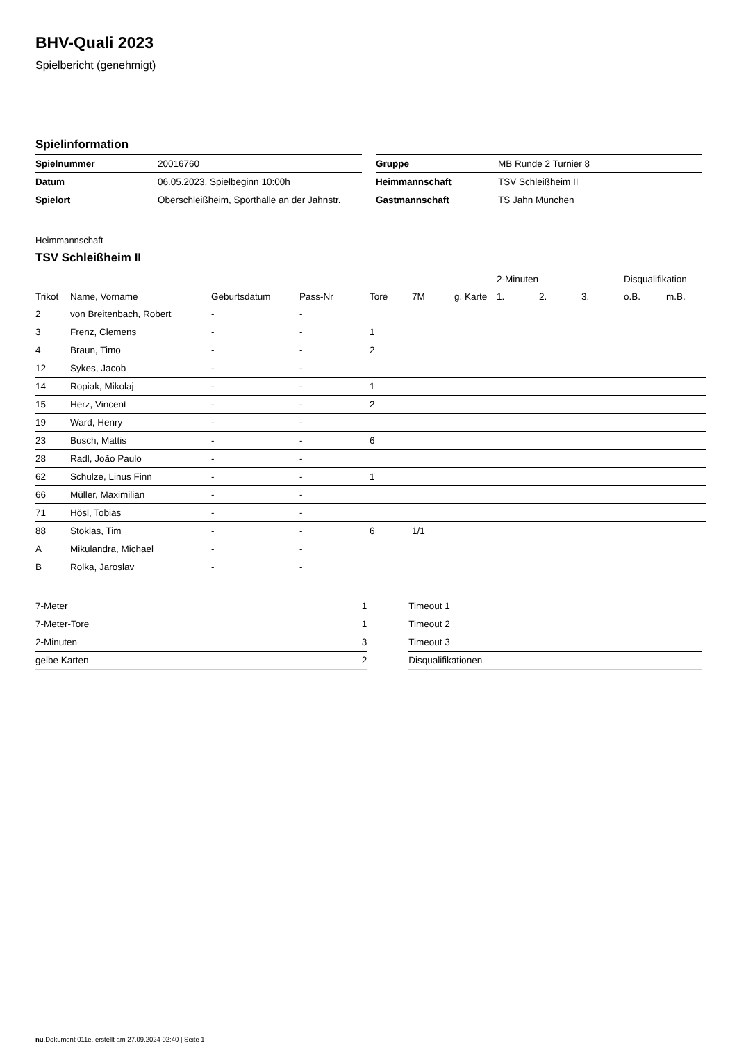BHV-Quali 2023
Spielbericht (genehmigt)
Spielinformation
| Spielnummer | 20016760 |
| Datum | 06.05.2023, Spielbeginn 10:00h |
| Spielort | Oberschleißheim, Sporthalle an der Jahnstr. |
| Gruppe | MB Runde 2 Turnier 8 |
| Heimmannschaft | TSV Schleißheim II |
| Gastmannschaft | TS Jahn München |
Heimmannschaft
TSV Schleißheim II
| | | | | | | | | 2-Minuten | | | Disqualifikation | |
| Trikot | Name, Vorname | Geburtsdatum | Pass-Nr | Tore | 7M | g. Karte | | 1. | 2. | 3. | o.B. | m.B. |
| 2 | von Breitenbach, Robert | - | - | | | | | | | | | |
| 3 | Frenz, Clemens | - | - | 1 | | | | | | | | |
| 4 | Braun, Timo | - | - | 2 | | | | | | | | |
| 12 | Sykes, Jacob | - | - | | | | | | | | | |
| 14 | Ropiak, Mikolaj | - | - | 1 | | | | | | | | |
| 15 | Herz, Vincent | - | - | 2 | | | | | | | | |
| 19 | Ward, Henry | - | - | | | | | | | | | |
| 23 | Busch, Mattis | - | - | 6 | | | | | | | | |
| 28 | Radl, João Paulo | - | - | | | | | | | | | |
| 62 | Schulze, Linus Finn | - | - | 1 | | | | | | | | |
| 66 | Müller, Maximilian | - | - | | | | | | | | | |
| 71 | Hösl, Tobias | - | - | | | | | | | | | |
| 88 | Stoklas, Tim | - | - | 6 | 1/1 | | | | | | | |
| A | Mikulandra, Michael | - | - | | | | | | | | | |
| B | Rolka, Jaroslav | - | - | | | | | | | | | |
| 7-Meter | 1 |
| 7-Meter-Tore | 1 |
| 2-Minuten | 3 |
| gelbe Karten | 2 |
| Timeout 1 |
| Timeout 2 |
| Timeout 3 |
| Disqualifikationen |
nu.Dokument 011e, erstellt am 27.09.2024 02:40 | Seite 1